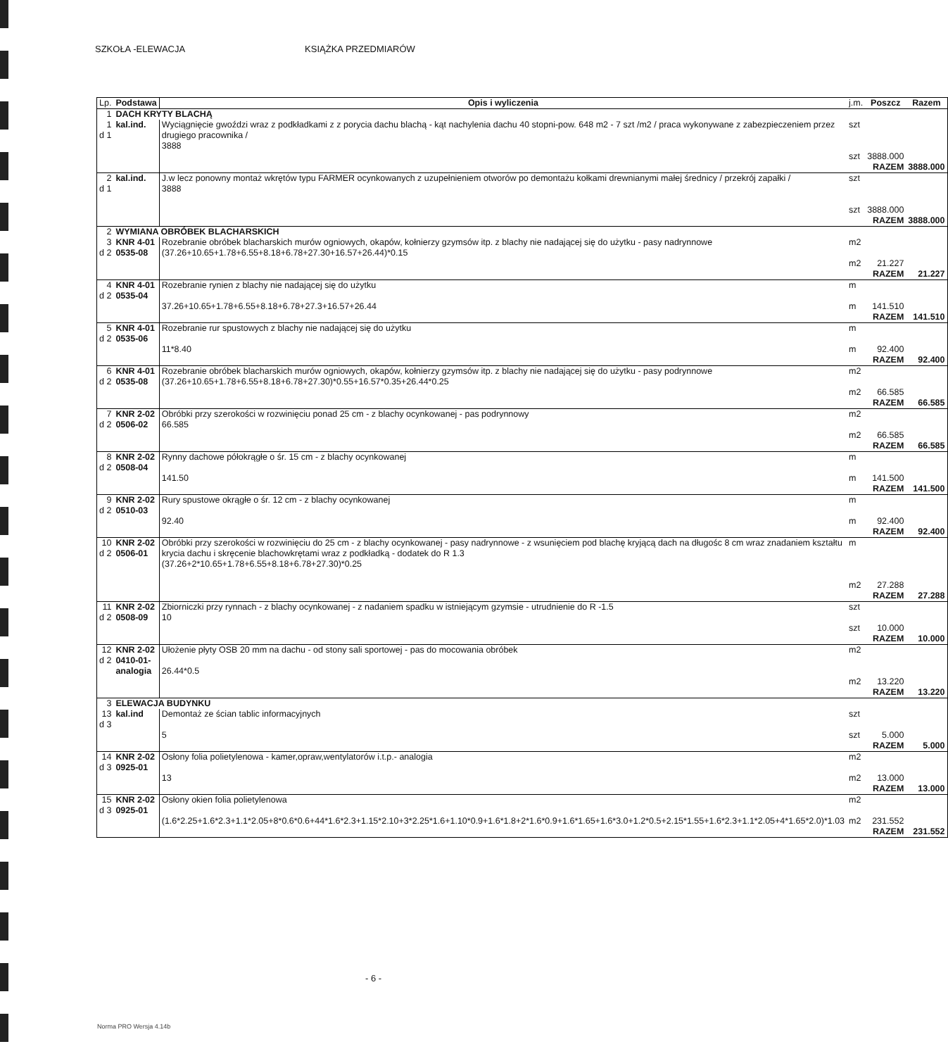SZKOŁA -ELEWACJA KSIĄŻKA PRZEDMIARÓW
| Lp. | Podstawa | Opis i wyliczenia | j.m. | Poszcz | Razem |
| --- | --- | --- | --- | --- | --- |
| 1 | DACH KRYTY BLACHĄ | | | | |
| 1 d 1 | kal.ind. | Wyciągnięcie gwoździ wraz z podkładkami z z porycia dachu blachą - kąt nachylenia dachu 40 stopni-pow. 648 m2 - 7 szt /m2 / praca wykonywane z zabezpieczeniem przez drugiego pracownika / 3888 | szt szt | 3888.000 | |
| | | | | RAZEM | 3888.000 |
| 2 d 1 | kal.ind. | J.w lecz ponowny montaż wkrętów typu FARMER ocynkowanych z uzupełnieniem otworów po demontażu kołkami drewnianymi małej średnicy / przekrój zapałki / 3888 | szt szt | 3888.000 | |
| | | | | RAZEM | 3888.000 |
| 2 | WYMIANA OBRÓBEK BLACHARSKICH | | | | |
| 3 d 2 | KNR 4-01 0535-08 | Rozebranie obróbek blacharskich murów ogniowych, okapów, kołnierzy gzymsów itp. z blachy nie nadającej się do użytku - pasy nadrynnowe (37.26+10.65+1.78+6.55+8.18+6.78+27.30+16.57+26.44)*0.15 | m2 m2 | 21.227 | |
| | | | | RAZEM | 21.227 |
| 4 d 2 | KNR 4-01 0535-04 | Rozebranie rynien z blachy nie nadającej się do użytku 37.26+10.65+1.78+6.55+8.18+6.78+27.3+16.57+26.44 | m m | 141.510 | |
| | | | | RAZEM | 141.510 |
| 5 d 2 | KNR 4-01 0535-06 | Rozebranie rur spustowych z blachy nie nadającej się do użytku 11*8.40 | m m | 92.400 | |
| | | | | RAZEM | 92.400 |
| 6 d 2 | KNR 4-01 0535-08 | Rozebranie obróbek blacharskich murów ogniowych, okapów, kołnierzy gzymsów itp. z blachy nie nadającej się do użytku - pasy podrynnowe (37.26+10.65+1.78+6.55+8.18+6.78+27.30)*0.55+16.57*0.35+26.44*0.25 | m2 m2 | 66.585 | |
| | | | | RAZEM | 66.585 |
| 7 d 2 | KNR 2-02 0506-02 | Obróbki przy szerokości w rozwinięciu ponad 25 cm - z blachy ocynkowanej - pas podrynnowy 66.585 | m2 m2 | 66.585 | |
| | | | | RAZEM | 66.585 |
| 8 d 2 | KNR 2-02 0508-04 | Rynny dachowe półokrągłe o śr. 15 cm - z blachy ocynkowanej 141.50 | m m | 141.500 | |
| | | | | RAZEM | 141.500 |
| 9 d 2 | KNR 2-02 0510-03 | Rury spustowe okrągłe o śr. 12 cm - z blachy ocynkowanej 92.40 | m m | 92.400 | |
| | | | | RAZEM | 92.400 |
| 10 d 2 | KNR 2-02 0506-01 | Obróbki przy szerokości w rozwinięciu do 25 cm - z blachy ocynkowanej - pasy nadrynnowe - z wsunięciem pod blachę kryjącą dach na długośc 8 cm wraz znadaniem kształtu krycia dachu i skręcenie blachowkrętami wraz z podkładką - dodatek do R 1.3 (37.26+2*10.65+1.78+6.55+8.18+6.78+27.30)*0.25 | m m2 | 27.288 | |
| | | | | RAZEM | 27.288 |
| 11 d 2 | KNR 2-02 0508-09 | Zbiorniczki przy rynnach - z blachy ocynkowanej - z nadaniem spadku w istniejącym gzymsie - utrudnienie do R -1.5 10 | szt szt | 10.000 | |
| | | | | RAZEM | 10.000 |
| 12 d 2 | KNR 2-02 0410-01- analogia | Ułożenie płyty OSB 20 mm na dachu - od stony sali sportowej - pas do mocowania obróbek 26.44*0.5 | m2 m2 | 13.220 | |
| | | | | RAZEM | 13.220 |
| 3 | ELEWACJA BUDYNKU | | | | |
| 13 d 3 | kal.ind | Demontaż ze ścian tablic informacyjnych 5 | szt szt | 5.000 | |
| | | | | RAZEM | 5.000 |
| 14 d 3 | KNR 2-02 0925-01 | Osłony folia polietylenowa - kamer,opraw,wentylatorów i.t.p.- analogia 13 | m2 m2 | 13.000 | |
| | | | | RAZEM | 13.000 |
| 15 d 3 | KNR 2-02 0925-01 | Osłony okien folia polietylenowa (1.6*2.25+1.6*2.3+1.1*2.05+8*0.6*0.6+44*1.6*2.3+1.15*2.10+3*2.25*1.6+1.10*0.9+1.6*1.8+2*1.6*0.9+1.6*1.65+1.6*3.0+1.2*0.5+2.15*1.55+1.6*2.3+1.1*2.05+4*1.65*2.0)*1.03 | m2 m2 | 231.552 | |
| | | | | RAZEM | 231.552 |
- 6 -
Norma PRO Wersja 4.14b